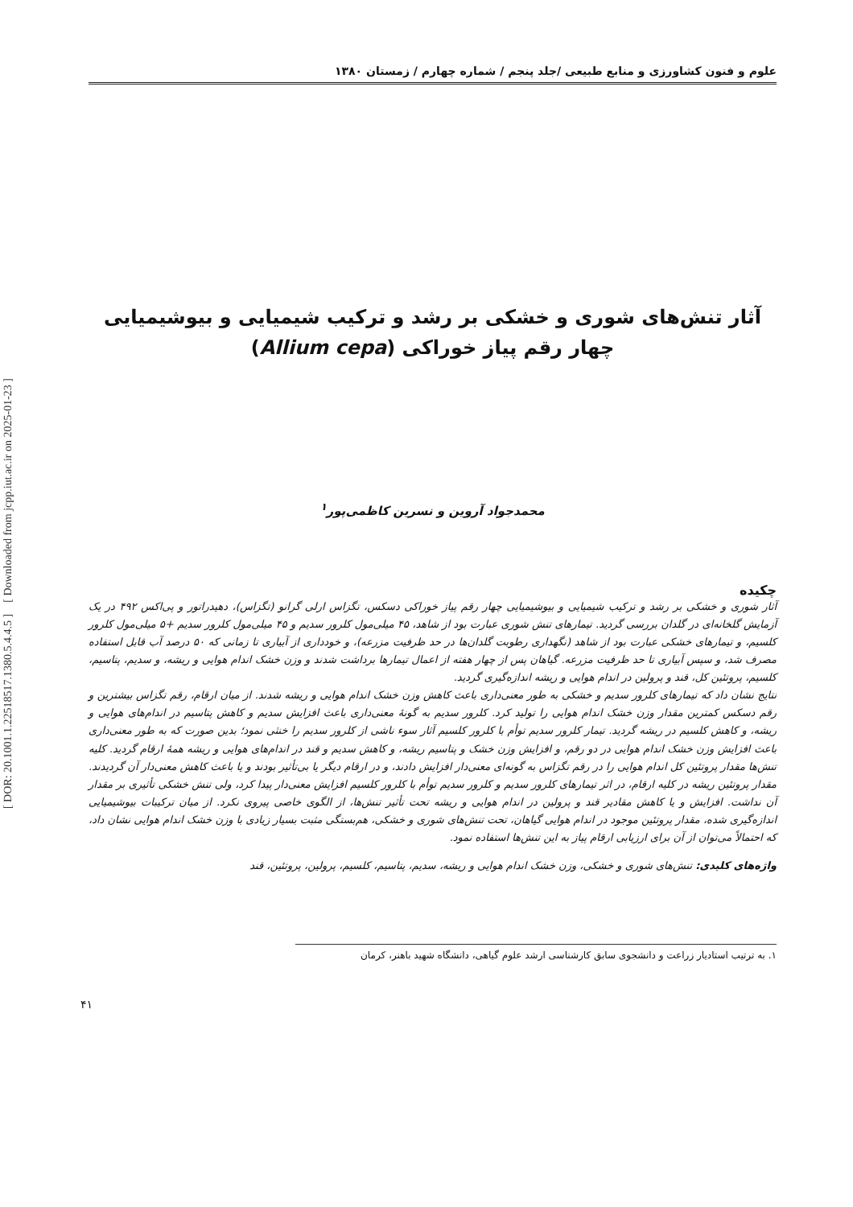[ DOR: 20.1001.1.22518517.1380.5.4.4.5 ] [ Downloaded from jcpp.iut.ac.ir on 2025-01-23 ]
علوم و فنون کشاورزی و منابع طبیعی /جلد پنجم / شماره چهارم / زمستان ۱۳۸۰
آثار تنش‌های شوری و خشکی بر رشد و ترکیب شیمیایی و بیوشیمیایی
چهار رقم پیاز خوراکی (Allium cepa)
محمدجواد آروین و نسرین کاظمی‌پور<sup>۱</sup>
چکیده
آثار شوری و خشکی بر رشد و ترکیب شیمیایی و بیوشیمیایی چهار رقم پیاز خوراکی دسکس، تگزاس ارلی گرانو (تگزاس)، دهیدراتور و پی‌اکس ۴۹۲ در یک آزمایش گلخانه‌ای در گلدان بررسی گردید. تیمارهای تنش شوری عبارت بود از شاهد، ۴۵ میلی‌مول کلرور سدیم و ۴۵ میلی‌مول کلرور سدیم +۵ میلی‌مول کلرور کلسیم، و تیمارهای خشکی عبارت بود از شاهد (نگهداری رطوبت گلدان‌ها در حد ظرفیت مزرعه)، و خودداری از آبیاری تا زمانی که ۵۰ درصد آب قابل استفاده مصرف شد، و سپس آبیاری تا حد ظرفیت مزرعه. گیاهان پس از چهار هفته از اعمال تیمارها برداشت شدند و وزن خشک اندام هوایی و ریشه، و سدیم، پتاسیم، کلسیم، پروتئین کل، قند و پرولین در اندام هوایی و ریشه اندازه‌گیری گردید.
نتایج نشان داد که تیمارهای کلرور سدیم و خشکی به طور معنی‌داری باعث کاهش وزن خشک اندام هوایی و ریشه شدند. از میان ارقام، رقم تگزاس بیشترین و رقم دسکس کمترین مقدار وزن خشک اندام هوایی را تولید کرد. کلرور سدیم به گونهٔ معنی‌داری باعث افزایش سدیم و کاهش پتاسیم در اندام‌های هوایی و ریشه، و کاهش کلسیم در ریشه گردید. تیمار کلرور سدیم توأم با کلرور کلسیم آثار سوء ناشی از کلرور سدیم را خنثی نمود؛ بدین صورت که به طور معنی‌داری باعث افزایش وزن خشک اندام هوایی در دو رقم، و افزایش وزن خشک و پتاسیم ریشه، و کاهش سدیم و قند در اندام‌های هوایی و ریشه همهٔ ارقام گردید. کلیه تنش‌ها مقدار پروتئین کل اندام هوایی را در رقم تگزاس به گونه‌ای معنی‌دار افزایش دادند، و در ارقام دیگر یا بی‌تأثیر بودند و یا باعث کاهش معنی‌دار آن گردیدند. مقدار پروتئین ریشه در کلیه ارقام، در اثر تیمارهای کلرور سدیم و کلرور سدیم توأم با کلرور کلسیم افزایش معنی‌دار پیدا کرد، ولی تنش خشکی تأثیری بر مقدار آن نداشت. افزایش و یا کاهش مقادیر قند و پرولین در اندام هوایی و ریشه تحت تأثیر تنش‌ها، از الگوی خاصی پیروی نکرد. از میان ترکیبات بیوشیمیایی اندازه‌گیری شده، مقدار پروتئین موجود در اندام هوایی گیاهان، تحت تنش‌های شوری و خشکی، هم‌بستگی مثبت بسیار زیادی با وزن خشک اندام هوایی نشان داد، که احتمالاً می‌توان از آن برای ارزیابی ارقام پیاز به این تنش‌ها استفاده نمود.
واژه‌های کلیدی: تنش‌های شوری و خشکی، وزن خشک اندام هوایی و ریشه، سدیم، پتاسیم، کلسیم، پرولین، پروتئین، قند
۱. به ترتیب استادیار زراعت و دانشجوی سابق کارشناسی ارشد علوم گیاهی، دانشگاه شهید باهنر، کرمان
۴۱